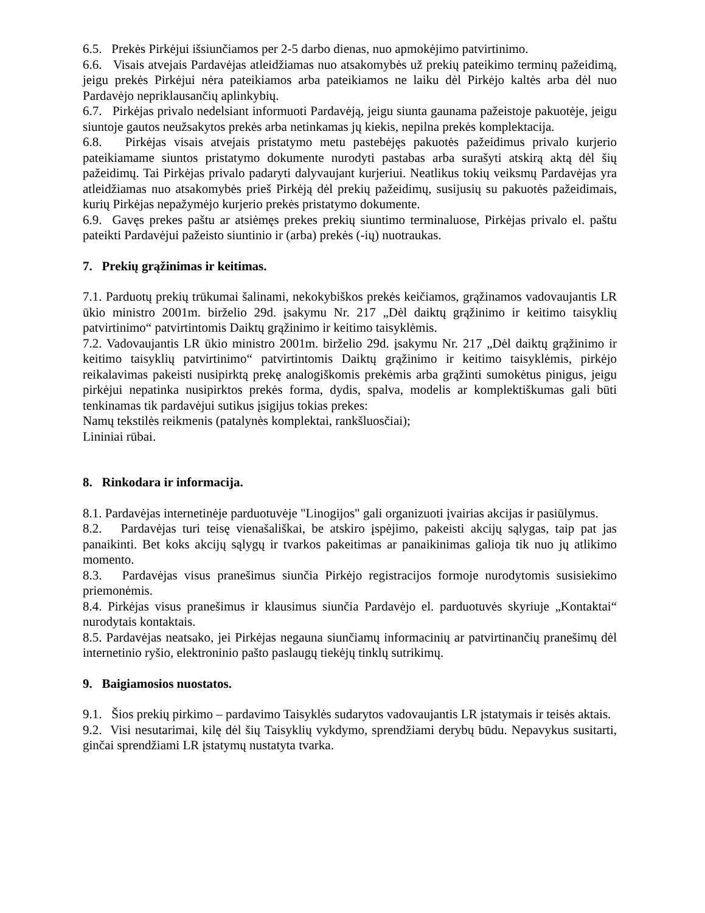6.5. Prekės Pirkėjui išsiunčiamos per 2-5 darbo dienas, nuo apmokėjimo patvirtinimo.
6.6. Visais atvejais Pardavėjas atleidžiamas nuo atsakomybės už prekių pateikimo terminų pažeidimą, jeigu prekės Pirkėjui nėra pateikiamos arba pateikiamos ne laiku dėl Pirkėjo kaltės arba dėl nuo Pardavėjo nepriklausančių aplinkybių.
6.7. Pirkėjas privalo nedelsiant informuoti Pardavėją, jeigu siunta gaunama pažeistoje pakuotėje, jeigu siuntoje gautos neužsakytos prekės arba netinkamas jų kiekis, nepilna prekės komplektacija.
6.8. Pirkėjas visais atvejais pristatymo metu pastebėjęs pakuotės pažeidimus privalo kurjerio pateikiamame siuntos pristatymo dokumente nurodyti pastabas arba surašyti atskirą aktą dėl šių pažeidimų. Tai Pirkėjas privalo padaryti dalyvaujant kurjeriui. Neatlikus tokių veiksmų Pardavėjas yra atleidžiamas nuo atsakomybės prieš Pirkėją dėl prekių pažeidimų, susijusių su pakuotės pažeidimais, kurių Pirkėjas nepažymėjo kurjerio prekės pristatymo dokumente.
6.9. Gavęs prekes paštu ar atsiėmęs prekes prekių siuntimo terminaluose, Pirkėjas privalo el. paštu pateikti Pardavėjui pažeisto siuntinio ir (arba) prekės (-ių) nuotraukas.
7. Prekių grąžinimas ir keitimas.
7.1. Parduotų prekių trūkumai šalinami, nekokybiškos prekės keičiamos, grąžinamos vadovaujantis LR ūkio ministro 2001m. birželio 29d. įsakymu Nr. 217 „Dėl daiktų grąžinimo ir keitimo taisyklių patvirtinimo“ patvirtintomis Daiktų grąžinimo ir keitimo taisyklėmis.
7.2. Vadovaujantis LR ūkio ministro 2001m. birželio 29d. įsakymu Nr. 217 „Dėl daiktų grąžinimo ir keitimo taisyklių patvirtinimo“ patvirtintomis Daiktų grąžinimo ir keitimo taisyklėmis, pirkėjo reikalavimas pakeisti nusipirktą prekę analogiškomis prekėmis arba grąžinti sumokėtus pinigus, jeigu pirkėjui nepatinka nusipirktos prekės forma, dydis, spalva, modelis ar komplektiškumas gali būti tenkinamas tik pardavėjui sutikus įsigijus tokias prekes:
Namų tekstilės reikmenis (patalynės komplektai, rankšluosčiai);
Lininiai rūbai.
8. Rinkodara ir informacija.
8.1. Pardavėjas internetinėje parduotuvėje "Linogijos" gali organizuoti įvairias akcijas ir pasiūlymus.
8.2. Pardavėjas turi teisę vienašališkai, be atskiro įspėjimo, pakeisti akcijų sąlygas, taip pat jas panaikinti. Bet koks akcijų sąlygų ir tvarkos pakeitimas ar panaikinimas galioja tik nuo jų atlikimo momento.
8.3. Pardavėjas visus pranešimus siunčia Pirkėjo registracijos formoje nurodytomis susisiekimo priemonėmis.
8.4. Pirkėjas visus pranešimus ir klausimus siunčia Pardavėjo el. parduotuvės skyriuje „Kontaktai“ nurodytais kontaktais.
8.5. Pardavėjas neatsako, jei Pirkėjas negauna siunčiamų informacinių ar patvirtinančių pranešimų dėl internetinio ryšio, elektroninio pašto paslaugų tiekėjų tinklų sutrikimų.
9. Baigiamosios nuostatos.
9.1. Šios prekių pirkimo – pardavimo Taisyklės sudarytos vadovaujantis LR įstatymais ir teisės aktais.
9.2. Visi nesutarimai, kilę dėl šių Taisyklių vykdymo, sprendžiami derybų būdu. Nepavykus susitarti, ginčai sprendžiami LR įstatymų nustatyta tvarka.